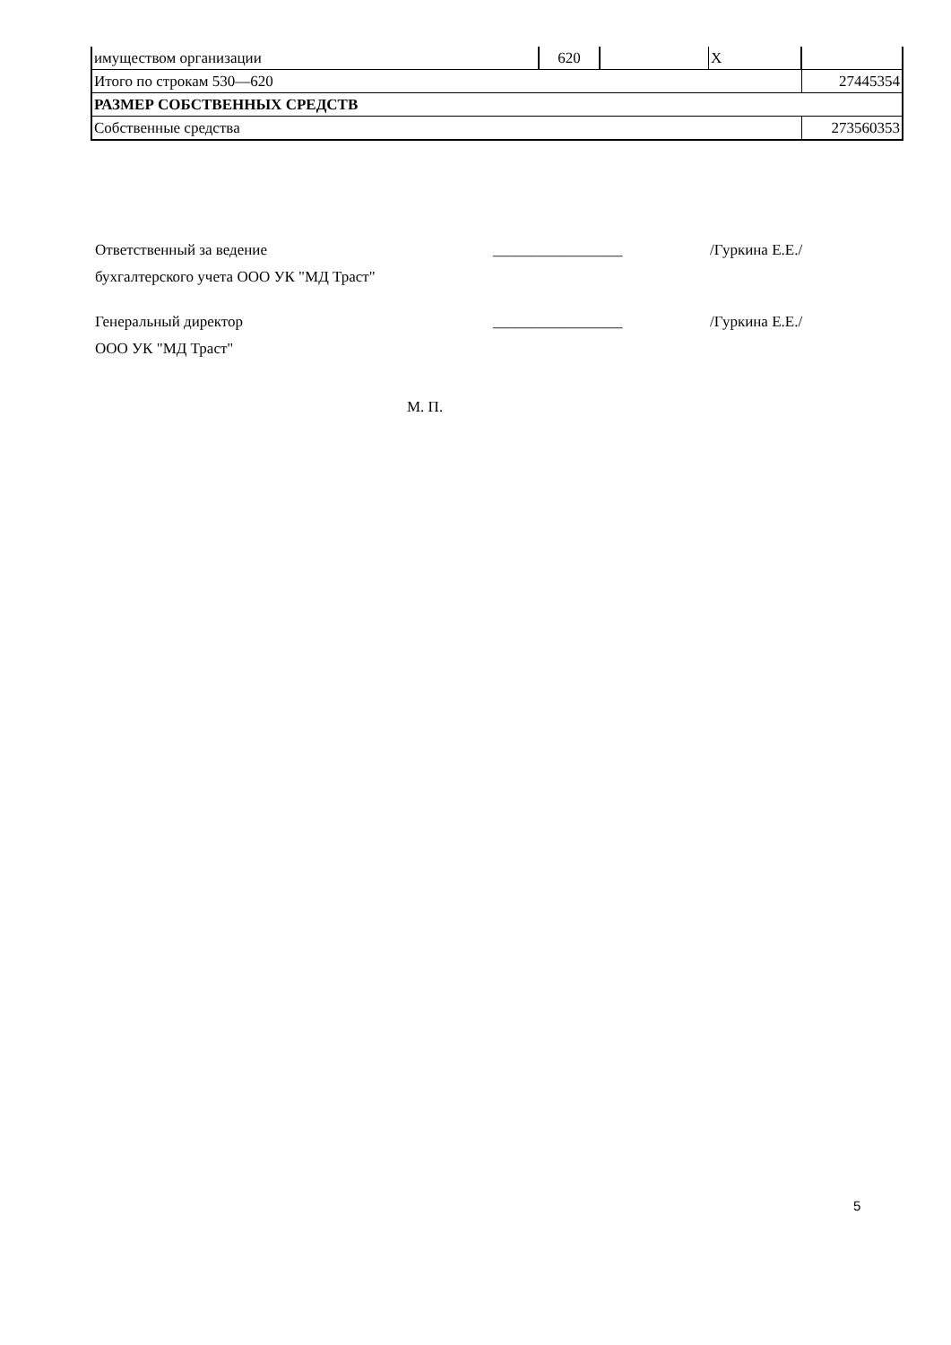| имуществом организации | 620 | | X | |
| Итого по строкам 530—620 | | | | 27445354 |
| РАЗМЕР СОБСТВЕННЫХ СРЕДСТВ | | | | |
| Собственные средства | | | | 273560353 |
Ответственный за ведение
бухгалтерского учета ООО УК "МД Траст"
_________________ /Гуркина Е.Е./
Генеральный директор
ООО УК "МД Траст"
_________________ /Гуркина Е.Е./
М. П.
5